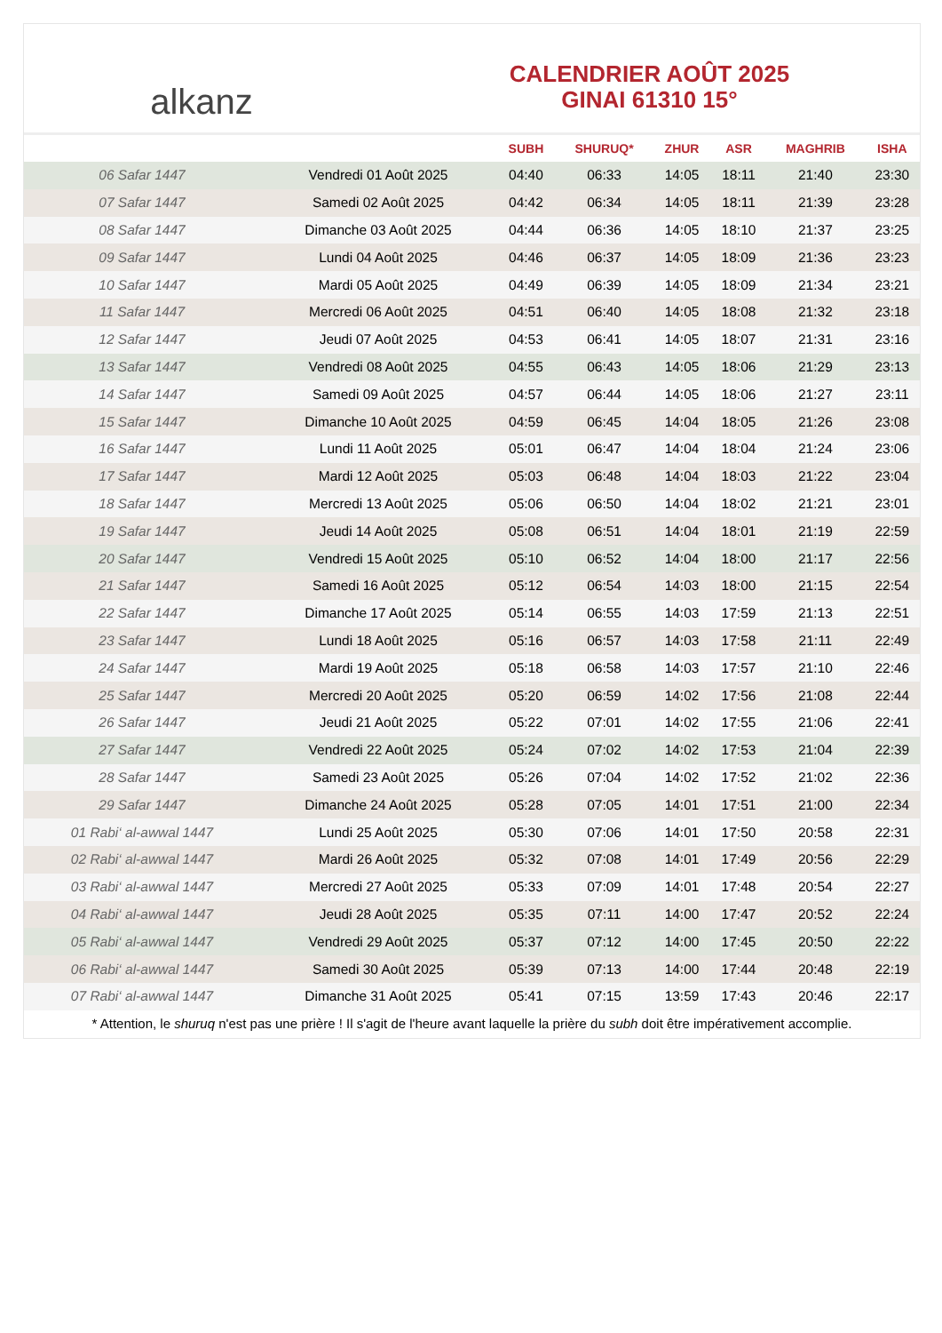alkanz
CALENDRIER AOÛT 2025
GINAI 61310 15°
| | | SUBH | SHURUQ* | ZHUR | ASR | MAGHRIB | ISHA |
| --- | --- | --- | --- | --- | --- | --- | --- |
| 06 Safar 1447 | Vendredi 01 Août 2025 | 04:40 | 06:33 | 14:05 | 18:11 | 21:40 | 23:30 |
| 07 Safar 1447 | Samedi 02 Août 2025 | 04:42 | 06:34 | 14:05 | 18:11 | 21:39 | 23:28 |
| 08 Safar 1447 | Dimanche 03 Août 2025 | 04:44 | 06:36 | 14:05 | 18:10 | 21:37 | 23:25 |
| 09 Safar 1447 | Lundi 04 Août 2025 | 04:46 | 06:37 | 14:05 | 18:09 | 21:36 | 23:23 |
| 10 Safar 1447 | Mardi 05 Août 2025 | 04:49 | 06:39 | 14:05 | 18:09 | 21:34 | 23:21 |
| 11 Safar 1447 | Mercredi 06 Août 2025 | 04:51 | 06:40 | 14:05 | 18:08 | 21:32 | 23:18 |
| 12 Safar 1447 | Jeudi 07 Août 2025 | 04:53 | 06:41 | 14:05 | 18:07 | 21:31 | 23:16 |
| 13 Safar 1447 | Vendredi 08 Août 2025 | 04:55 | 06:43 | 14:05 | 18:06 | 21:29 | 23:13 |
| 14 Safar 1447 | Samedi 09 Août 2025 | 04:57 | 06:44 | 14:05 | 18:06 | 21:27 | 23:11 |
| 15 Safar 1447 | Dimanche 10 Août 2025 | 04:59 | 06:45 | 14:04 | 18:05 | 21:26 | 23:08 |
| 16 Safar 1447 | Lundi 11 Août 2025 | 05:01 | 06:47 | 14:04 | 18:04 | 21:24 | 23:06 |
| 17 Safar 1447 | Mardi 12 Août 2025 | 05:03 | 06:48 | 14:04 | 18:03 | 21:22 | 23:04 |
| 18 Safar 1447 | Mercredi 13 Août 2025 | 05:06 | 06:50 | 14:04 | 18:02 | 21:21 | 23:01 |
| 19 Safar 1447 | Jeudi 14 Août 2025 | 05:08 | 06:51 | 14:04 | 18:01 | 21:19 | 22:59 |
| 20 Safar 1447 | Vendredi 15 Août 2025 | 05:10 | 06:52 | 14:04 | 18:00 | 21:17 | 22:56 |
| 21 Safar 1447 | Samedi 16 Août 2025 | 05:12 | 06:54 | 14:03 | 18:00 | 21:15 | 22:54 |
| 22 Safar 1447 | Dimanche 17 Août 2025 | 05:14 | 06:55 | 14:03 | 17:59 | 21:13 | 22:51 |
| 23 Safar 1447 | Lundi 18 Août 2025 | 05:16 | 06:57 | 14:03 | 17:58 | 21:11 | 22:49 |
| 24 Safar 1447 | Mardi 19 Août 2025 | 05:18 | 06:58 | 14:03 | 17:57 | 21:10 | 22:46 |
| 25 Safar 1447 | Mercredi 20 Août 2025 | 05:20 | 06:59 | 14:02 | 17:56 | 21:08 | 22:44 |
| 26 Safar 1447 | Jeudi 21 Août 2025 | 05:22 | 07:01 | 14:02 | 17:55 | 21:06 | 22:41 |
| 27 Safar 1447 | Vendredi 22 Août 2025 | 05:24 | 07:02 | 14:02 | 17:53 | 21:04 | 22:39 |
| 28 Safar 1447 | Samedi 23 Août 2025 | 05:26 | 07:04 | 14:02 | 17:52 | 21:02 | 22:36 |
| 29 Safar 1447 | Dimanche 24 Août 2025 | 05:28 | 07:05 | 14:01 | 17:51 | 21:00 | 22:34 |
| 01 Rabi‘ al-awwal 1447 | Lundi 25 Août 2025 | 05:30 | 07:06 | 14:01 | 17:50 | 20:58 | 22:31 |
| 02 Rabi‘ al-awwal 1447 | Mardi 26 Août 2025 | 05:32 | 07:08 | 14:01 | 17:49 | 20:56 | 22:29 |
| 03 Rabi‘ al-awwal 1447 | Mercredi 27 Août 2025 | 05:33 | 07:09 | 14:01 | 17:48 | 20:54 | 22:27 |
| 04 Rabi‘ al-awwal 1447 | Jeudi 28 Août 2025 | 05:35 | 07:11 | 14:00 | 17:47 | 20:52 | 22:24 |
| 05 Rabi‘ al-awwal 1447 | Vendredi 29 Août 2025 | 05:37 | 07:12 | 14:00 | 17:45 | 20:50 | 22:22 |
| 06 Rabi‘ al-awwal 1447 | Samedi 30 Août 2025 | 05:39 | 07:13 | 14:00 | 17:44 | 20:48 | 22:19 |
| 07 Rabi‘ al-awwal 1447 | Dimanche 31 Août 2025 | 05:41 | 07:15 | 13:59 | 17:43 | 20:46 | 22:17 |
* Attention, le shuruq n'est pas une prière ! Il s'agit de l'heure avant laquelle la prière du subh doit être impérativement accomplie.